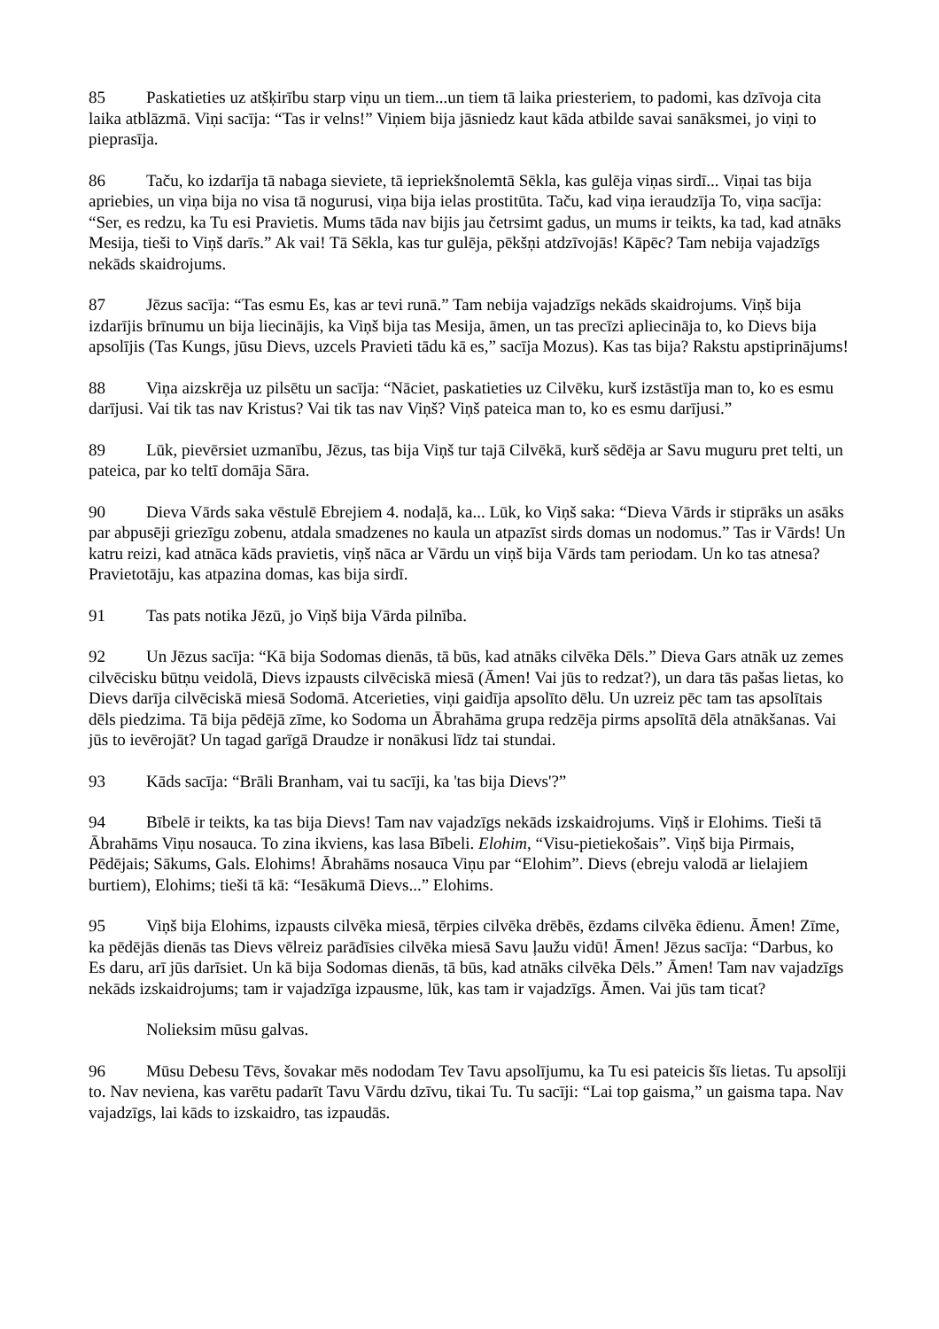85 Paskatieties uz atšķirību starp viņu un tiem...un tiem tā laika priesteriem, to padomi, kas dzīvoja cita laika atblāzmā. Viņi sacīja: “Tas ir velns!” Viņiem bija jāsniedz kaut kāda atbilde savai sanāksmei, jo viņi to pieprasīja.
86 Taču, ko izdarīja tā nabaga sieviete, tā iepriekšnolemtā Sēkla, kas gulēja viņas sirdī... Viņai tas bija apriebies, un viņa bija no visa tā nogurusi, viņa bija ielas prostitūta. Taču, kad viņa ieraudzīja To, viņa sacīja: “Ser, es redzu, ka Tu esi Pravietis. Mums tāda nav bijis jau četrsimt gadus, un mums ir teikts, ka tad, kad atnāks Mesija, tieši to Viņš darīs.” Ak vai! Tā Sēkla, kas tur gulēja, pēkšņi atdzīvojās! Kāpēc? Tam nebija vajadzīgs nekāds skaidrojums.
87 Jēzus sacīja: “Tas esmu Es, kas ar tevi runā.” Tam nebija vajadzīgs nekāds skaidrojums. Viņš bija izdarījis brīnumu un bija liecinājis, ka Viņš bija tas Mesija, āmen, un tas precīzi apliecināja to, ko Dievs bija apsolījis (Tas Kungs, jūsu Dievs, uzcels Pravieti tādu kā es,” sacīja Mozus). Kas tas bija? Rakstu apstiprinājums!
88 Viņa aizskrēja uz pilsētu un sacīja: “Nāciet, paskatieties uz Cilvēku, kurš izstāstīja man to, ko es esmu darījusi. Vai tik tas nav Kristus? Vai tik tas nav Viņš? Viņš pateica man to, ko es esmu darījusi.”
89 Lūk, pievērsiet uzmanību, Jēzus, tas bija Viņš tur tajā Cilvēkā, kurš sēdēja ar Savu muguru pret telti, un pateica, par ko teltī domāja Sāra.
90 Dieva Vārds saka vēstulē Ebrejiem 4. nodaļā, ka... Lūk, ko Viņš saka: “Dieva Vārds ir stiprāks un asāks par abpusēji griezīgu zobenu, atdala smadzenes no kaula un atpazīst sirds domas un nodomus.” Tas ir Vārds! Un katru reizi, kad atnāca kāds pravietis, viņš nāca ar Vārdu un viņš bija Vārds tam periodam. Un ko tas atnesa? Pravietotāju, kas atpazina domas, kas bija sirdī.
91 Tas pats notika Jēzū, jo Viņš bija Vārda pilnība.
92 Un Jēzus sacīja: “Kā bija Sodomas dienās, tā būs, kad atnāks cilvēka Dēls.” Dieva Gars atnāk uz zemes cilvēcisku būtņu veidolā, Dievs izpausts cilvēciskā miesā (Āmen! Vai jūs to redzat?), un dara tās pašas lietas, ko Dievs darīja cilvēciskā miesā Sodomā. Atcerieties, viņi gaidīja apsolīto dēlu. Un uzreiz pēc tam tas apsolītais dēls piedzima. Tā bija pēdējā zīme, ko Sodoma un Ābrahāma grupa redzēja pirms apsolītā dēla atnākšanas. Vai jūs to ievērojāt? Un tagad garīgā Draudze ir nonākusi līdz tai stundai.
93 Kāds sacīja: “Brāli Branham, vai tu sacīji, ka 'tas bija Dievs'?”
94 Bībelē ir teikts, ka tas bija Dievs! Tam nav vajadzīgs nekāds izskaidrojums. Viņš ir Elohims. Tieši tā Ābrahāms Viņu nosauca. To zina ikviens, kas lasa Bībeli. Elohim, “Visu-pietiekošais”. Viņš bija Pirmais, Pēdējais; Sākums, Gals. Elohims! Ābrahāms nosauca Viņu par “Elohim”. Dievs (ebreju valodā ar lielajiem burtiem), Elohims; tieši tā kā: “Iesākumā Dievs...” Elohims.
95 Viņš bija Elohims, izpausts cilvēka miesā, tērpies cilvēka drēbēs, ēzdams cilvēka ēdienu. Āmen! Zīme, ka pēdējās dienās tas Dievs vēlreiz parādīsies cilvēka miesā Savu ļaužu vidū! Āmen! Jēzus sacīja: “Darbus, ko Es daru, arī jūs darīsiet. Un kā bija Sodomas dienās, tā būs, kad atnāks cilvēka Dēls.” Āmen! Tam nav vajadzīgs nekāds izskaidrojums; tam ir vajadzīga izpausme, lūk, kas tam ir vajadzīgs. Āmen. Vai jūs tam ticat?
Nolieksim mūsu galvas.
96 Mūsu Debesu Tēvs, šovakar mēs nododam Tev Tavu apsolījumu, ka Tu esi pateicis šīs lietas. Tu apsolīji to. Nav neviena, kas varētu padarīt Tavu Vārdu dzīvu, tikai Tu. Tu sacīji: “Lai top gaisma,” un gaisma tapa. Nav vajadzīgs, lai kāds to izskaidro, tas izpaudās.